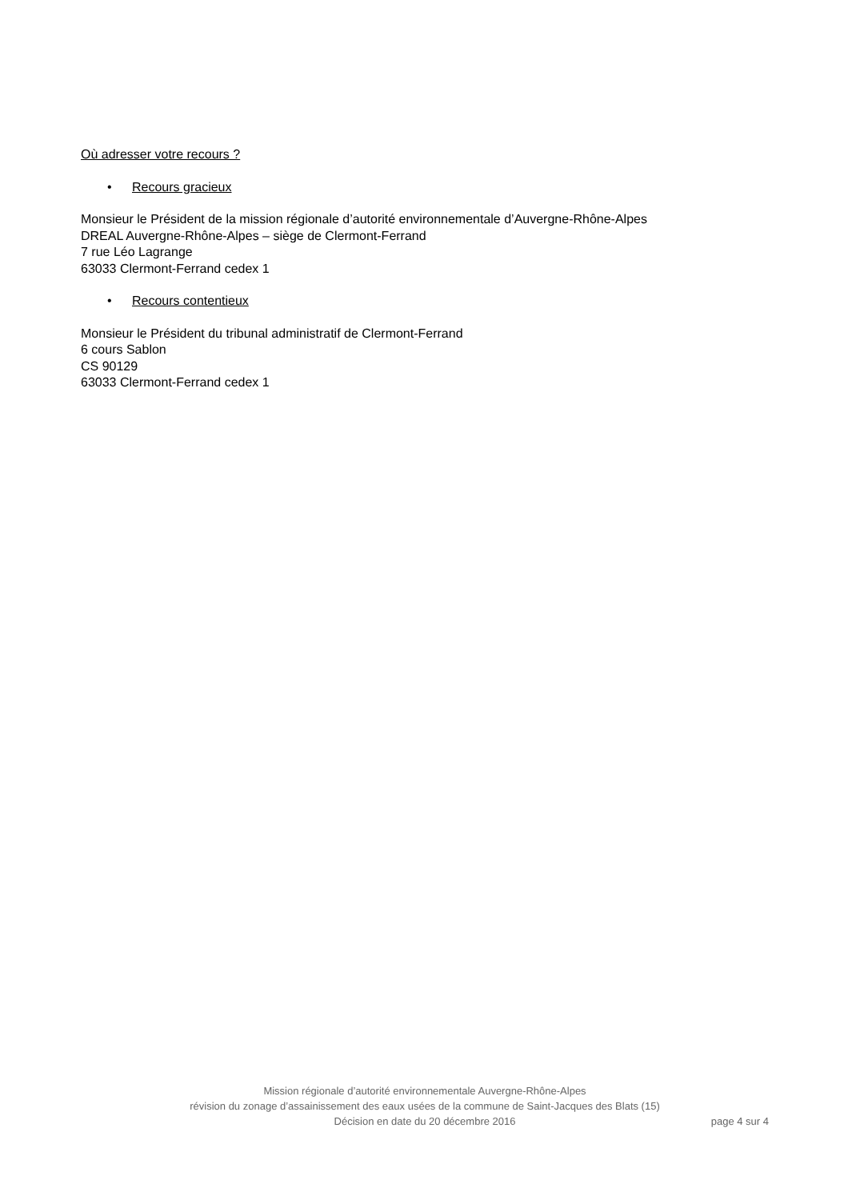Où adresser votre recours ?
• Recours gracieux
Monsieur le Président de la mission régionale d’autorité environnementale d’Auvergne-Rhône-Alpes
DREAL Auvergne-Rhône-Alpes – siège de Clermont-Ferrand
7 rue Léo Lagrange
63033 Clermont-Ferrand cedex 1
• Recours contentieux
Monsieur le Président du tribunal administratif de Clermont-Ferrand
6 cours Sablon
CS 90129
63033 Clermont-Ferrand cedex 1
Mission régionale d’autorité environnementale Auvergne-Rhône-Alpes
révision du zonage d’assainissement des eaux usées de la commune de Saint-Jacques des Blats (15)
Décision en date du 20 décembre 2016 page 4 sur 4